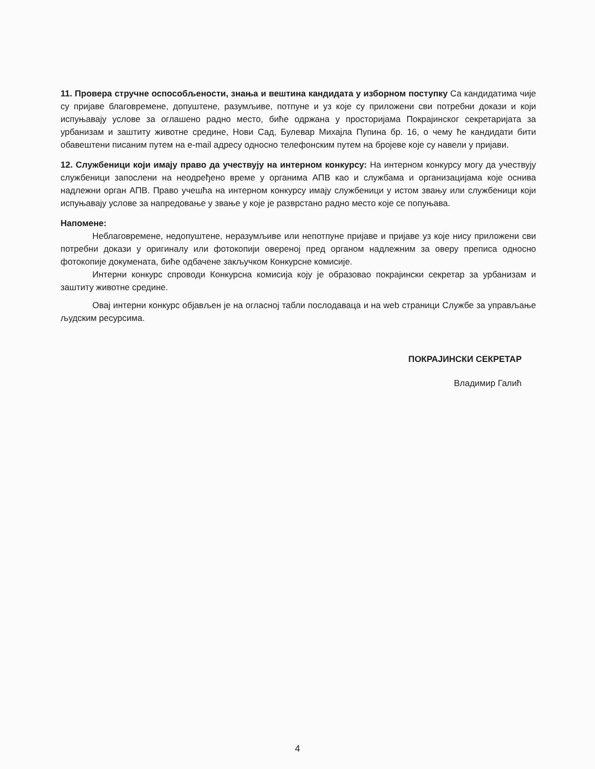11. Провера стручне оспособљености, знања и вештина кандидата у изборном поступку Са кандидатима чије су пријаве благовремене, допуштене, разумљиве, потпуне и уз које су приложени сви потребни докази и који испуњавају услове за оглашено радно место, биће одржана у просторијама Покрајинског секретаријата за урбанизам и заштиту животне средине, Нови Сад, Булевар Михајла Пупина бр. 16, о чему ће кандидати бити обавештени писаним путем на e-mail адресу односно телефонским путем на бројеве које су навели у пријави.
12. Службеници који имају право да учествују на интерном конкурсу: На интерном конкурсу могу да учествују службеници запослени на неодређено време у органима АПВ као и службама и организацијама које оснива надлежни орган АПВ. Право учешћа на интерном конкурсу имају службеници у истом звању или службеници који испуњавају услове за напредовање у звање у које је разврстано радно место које се попуњава.
Напомене:
Неблаговремене, недопуштене, неразумљиве или непотпуне пријаве и пријаве уз које нису приложени сви потребни докази у оригиналу или фотокопији овереној пред органом надлежним за оверу преписа односно фотокопије докумената, биће одбачене закључком Конкурсне комисије.
Интерни конкурс спроводи Конкурсна комисија коју је образовао покрајински секретар за урбанизам и заштиту животне средине.
Овај интерни конкурс објављен је на огласној табли послодаваца и на web страници Службе за управљање људским ресурсима.
ПОКРАЈИНСКИ СЕКРЕТАР
Владимир Галић
4